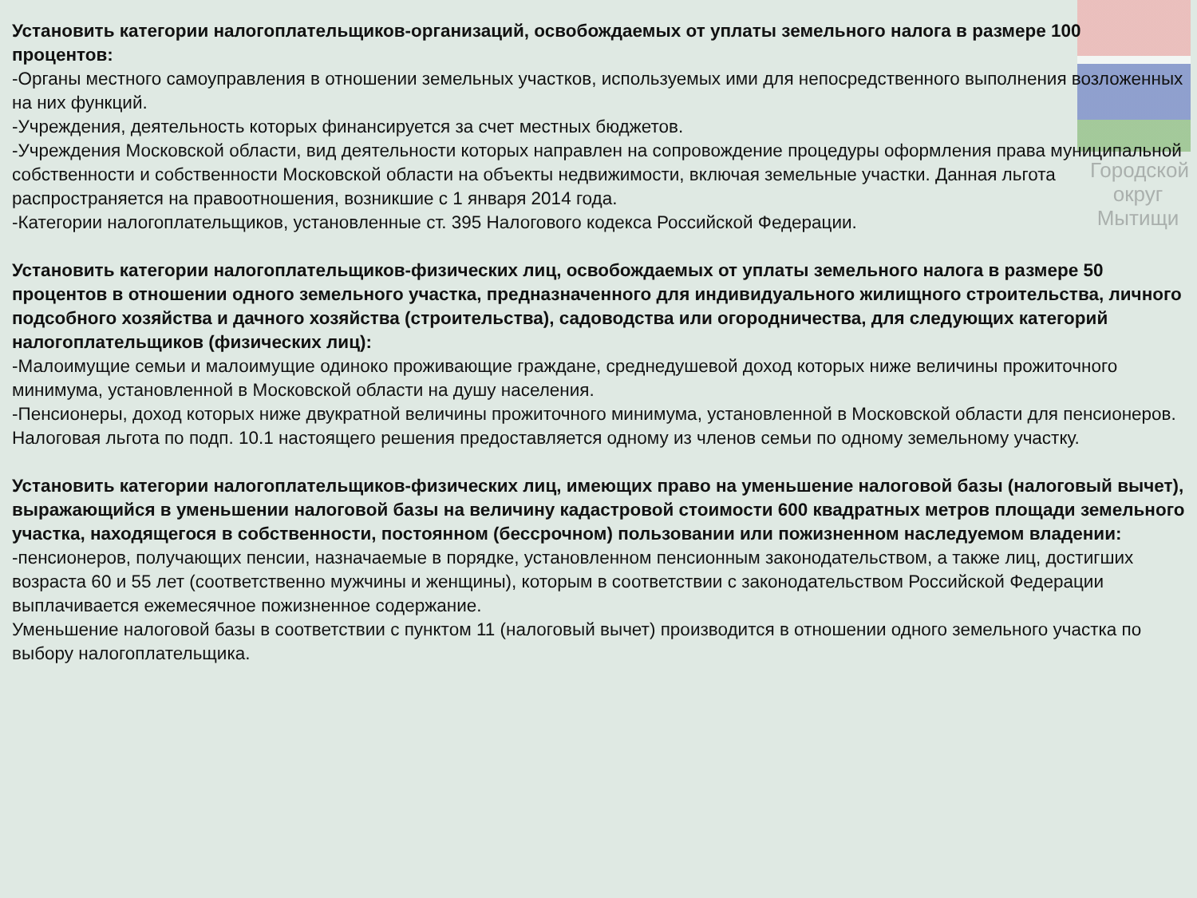Городской округ Мытищи
Установить категории налогоплательщиков-организаций, освобождаемых от уплаты земельного налога в размере 100 процентов:
-Органы местного самоуправления в отношении земельных участков, используемых ими для непосредственного выполнения возложенных на них функций.
-Учреждения, деятельность которых финансируется за счет местных бюджетов.
-Учреждения Московской области, вид деятельности которых направлен на сопровождение процедуры оформления права муниципальной собственности и собственности Московской области на объекты недвижимости, включая земельные участки. Данная льгота распространяется на правоотношения, возникшие с 1 января 2014 года.
-Категории налогоплательщиков, установленные ст. 395 Налогового кодекса Российской Федерации.
Установить категории налогоплательщиков-физических лиц, освобождаемых от уплаты земельного налога в размере 50 процентов в отношении одного земельного участка, предназначенного для индивидуального жилищного строительства, личного подсобного хозяйства и дачного хозяйства (строительства), садоводства или огородничества, для следующих категорий налогоплательщиков (физических лиц):
-Малоимущие семьи и малоимущие одиноко проживающие граждане, среднедушевой доход которых ниже величины прожиточного минимума, установленной в Московской области на душу населения.
-Пенсионеры, доход которых ниже двукратной величины прожиточного минимума, установленной в Московской области для пенсионеров.
Налоговая льгота по подп. 10.1 настоящего решения предоставляется одному из членов семьи по одному земельному участку.
Установить категории налогоплательщиков-физических лиц, имеющих право на уменьшение налоговой базы (налоговый вычет), выражающийся в уменьшении налоговой базы на величину кадастровой стоимости 600 квадратных метров площади земельного участка, находящегося в собственности, постоянном (бессрочном) пользовании или пожизненном наследуемом владении:
-пенсионеров, получающих пенсии, назначаемые в порядке, установленном пенсионным законодательством, а также лиц, достигших возраста 60 и 55 лет (соответственно мужчины и женщины), которым в соответствии с законодательством Российской Федерации выплачивается ежемесячное пожизненное содержание.
Уменьшение налоговой базы в соответствии с пунктом 11 (налоговый вычет) производится в отношении одного земельного участка по выбору налогоплательщика.